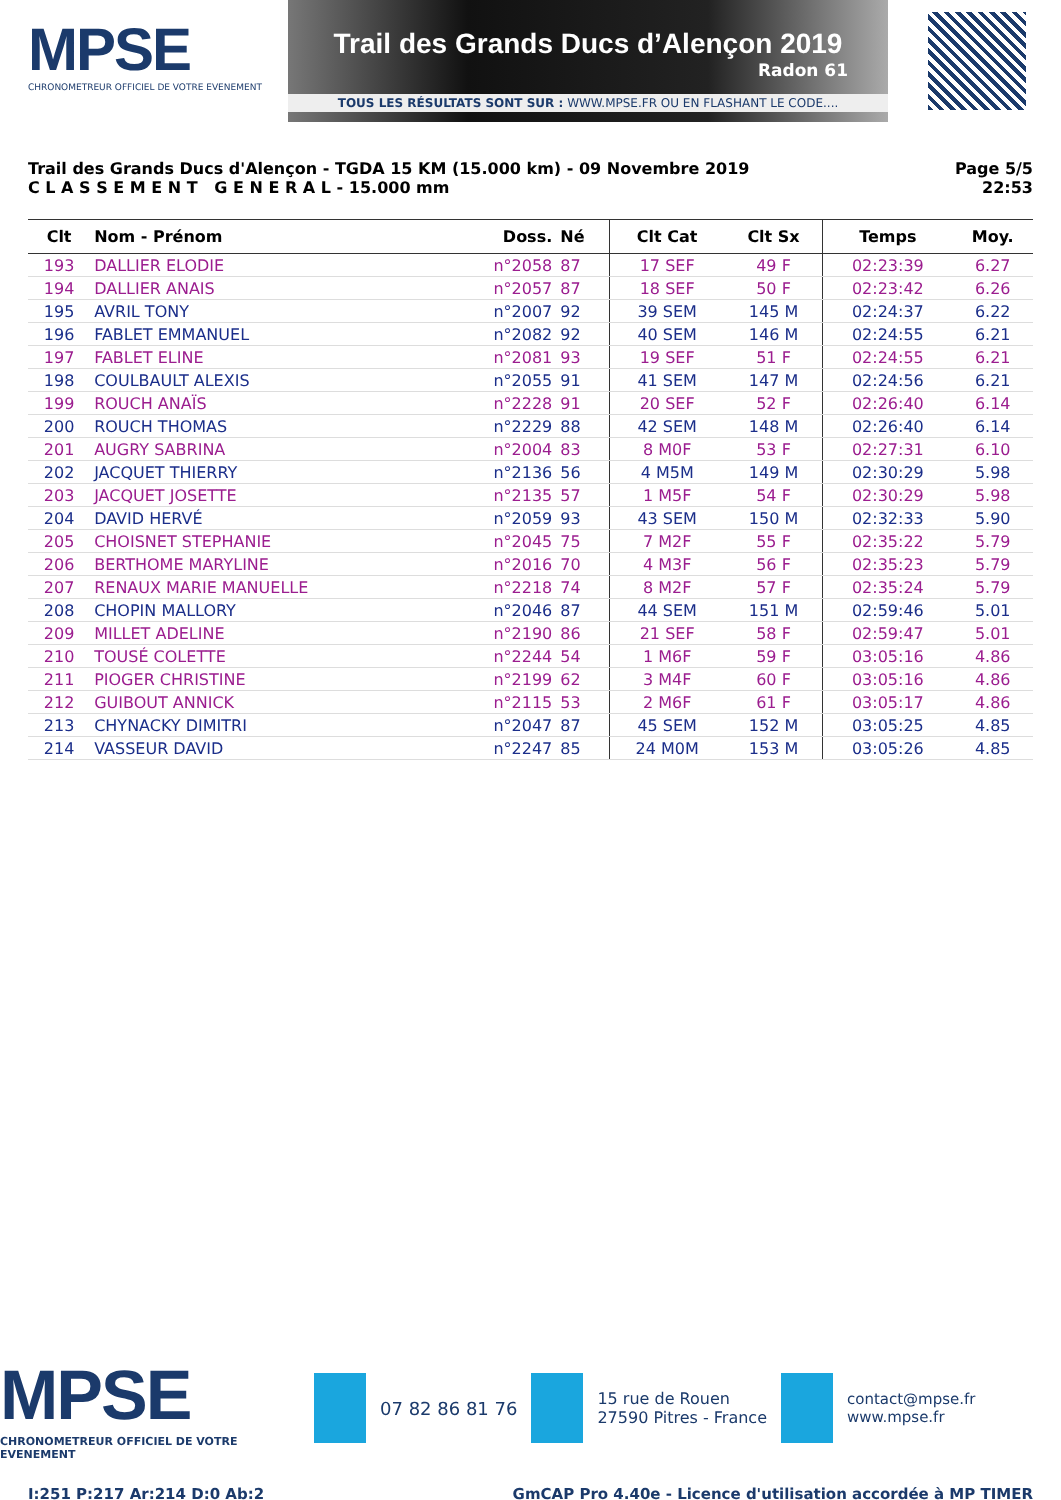MPSE
CHRONOMETREUR OFFICIEL DE VOTRE EVENEMENT
Trail des Grands Ducs d’Alençon 2019
Radon 61
TOUS LES RÉSULTATS SONT SUR : WWW.MPSE.FR OU EN FLASHANT LE CODE....
Trail des Grands Ducs d'Alençon - TGDA 15 KM (15.000 km) - 09 Novembre 2019
C L A S S E M E N T G E N E R A L - 15.000 mm
Page 5/5
22:53
| Clt | Nom - Prénom | Doss. | Né | Clt Cat | Clt Sx | Temps | Moy. |
| --- | --- | --- | --- | --- | --- | --- | --- |
| 193 | DALLIER ELODIE | n°2058 | 87 | 17 SEF | 49 F | 02:23:39 | 6.27 |
| 194 | DALLIER ANAIS | n°2057 | 87 | 18 SEF | 50 F | 02:23:42 | 6.26 |
| 195 | AVRIL TONY | n°2007 | 92 | 39 SEM | 145 M | 02:24:37 | 6.22 |
| 196 | FABLET EMMANUEL | n°2082 | 92 | 40 SEM | 146 M | 02:24:55 | 6.21 |
| 197 | FABLET ELINE | n°2081 | 93 | 19 SEF | 51 F | 02:24:55 | 6.21 |
| 198 | COULBAULT ALEXIS | n°2055 | 91 | 41 SEM | 147 M | 02:24:56 | 6.21 |
| 199 | ROUCH ANAÏS | n°2228 | 91 | 20 SEF | 52 F | 02:26:40 | 6.14 |
| 200 | ROUCH THOMAS | n°2229 | 88 | 42 SEM | 148 M | 02:26:40 | 6.14 |
| 201 | AUGRY SABRINA | n°2004 | 83 | 8 M0F | 53 F | 02:27:31 | 6.10 |
| 202 | JACQUET THIERRY | n°2136 | 56 | 4 M5M | 149 M | 02:30:29 | 5.98 |
| 203 | JACQUET JOSETTE | n°2135 | 57 | 1 M5F | 54 F | 02:30:29 | 5.98 |
| 204 | DAVID HERVÉ | n°2059 | 93 | 43 SEM | 150 M | 02:32:33 | 5.90 |
| 205 | CHOISNET STEPHANIE | n°2045 | 75 | 7 M2F | 55 F | 02:35:22 | 5.79 |
| 206 | BERTHOME MARYLINE | n°2016 | 70 | 4 M3F | 56 F | 02:35:23 | 5.79 |
| 207 | RENAUX MARIE MANUELLE | n°2218 | 74 | 8 M2F | 57 F | 02:35:24 | 5.79 |
| 208 | CHOPIN MALLORY | n°2046 | 87 | 44 SEM | 151 M | 02:59:46 | 5.01 |
| 209 | MILLET ADELINE | n°2190 | 86 | 21 SEF | 58 F | 02:59:47 | 5.01 |
| 210 | TOUSÉ COLETTE | n°2244 | 54 | 1 M6F | 59 F | 03:05:16 | 4.86 |
| 211 | PIOGER CHRISTINE | n°2199 | 62 | 3 M4F | 60 F | 03:05:16 | 4.86 |
| 212 | GUIBOUT ANNICK | n°2115 | 53 | 2 M6F | 61 F | 03:05:17 | 4.86 |
| 213 | CHYNACKY DIMITRI | n°2047 | 87 | 45 SEM | 152 M | 03:05:25 | 4.85 |
| 214 | VASSEUR DAVID | n°2247 | 85 | 24 M0M | 153 M | 03:05:26 | 4.85 |
MPSE
CHRONOMETREUR OFFICIEL DE VOTRE EVENEMENT
07 82 86 81 76
15 rue de Rouen
27590 Pitres - France
contact@mpse.fr
www.mpse.fr
I:251 P:217 Ar:214 D:0 Ab:2 GmCAP Pro 4.40e - Licence d'utilisation accordée à MP TIMER